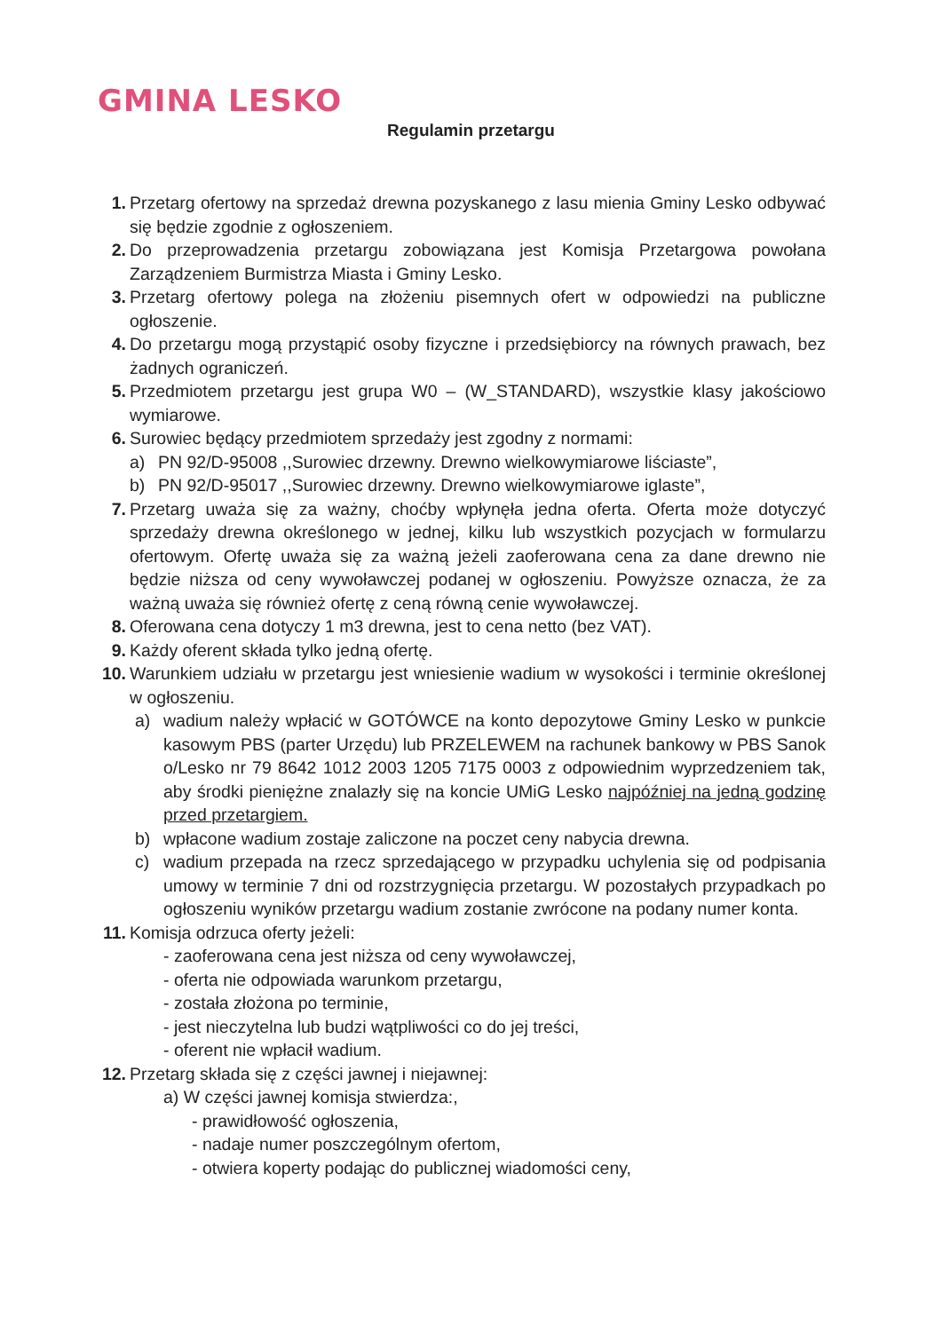GMINA LESKO
Regulamin przetargu
1. Przetarg ofertowy na sprzedaż drewna pozyskanego z lasu mienia Gminy Lesko odbywać się będzie zgodnie z ogłoszeniem.
2. Do przeprowadzenia przetargu zobowiązana jest Komisja Przetargowa powołana Zarządzeniem Burmistrza Miasta i Gminy Lesko.
3. Przetarg ofertowy polega na złożeniu pisemnych ofert w odpowiedzi na publiczne ogłoszenie.
4. Do przetargu mogą przystąpić osoby fizyczne i przedsiębiorcy na równych prawach, bez żadnych ograniczeń.
5. Przedmiotem przetargu jest grupa W0 – (W_STANDARD), wszystkie klasy jakościowo wymiarowe.
6. Surowiec będący przedmiotem sprzedaży jest zgodny z normami:
a) PN 92/D-95008 ,,Surowiec drzewny. Drewno wielkowymiarowe liściaste”,
b) PN 92/D-95017 ,,Surowiec drzewny. Drewno wielkowymiarowe iglaste”,
7. Przetarg uważa się za ważny, choćby wpłynęła jedna oferta. Oferta może dotyczyć sprzedaży drewna określonego w jednej, kilku lub wszystkich pozycjach w formularzu ofertowym. Ofertę uważa się za ważną jeżeli zaoferowana cena za dane drewno nie będzie niższa od ceny wywoławczej podanej w ogłoszeniu. Powyższe oznacza, że za ważną uważa się również ofertę z ceną równą cenie wywoławczej.
8. Oferowana cena dotyczy 1 m3 drewna, jest to cena netto (bez VAT).
9. Każdy oferent składa tylko jedną ofertę.
10. Warunkiem udziału w przetargu jest wniesienie wadium w wysokości i terminie określonej w ogłoszeniu.
a) wadium należy wpłacić w GOTÓWCE na konto depozytowe Gminy Lesko w punkcie kasowym PBS (parter Urzędu) lub PRZELEWEM na rachunek bankowy w PBS Sanok o/Lesko nr 79 8642 1012 2003 1205 7175 0003 z odpowiednim wyprzedzeniem tak, aby środki pieniężne znalazły się na koncie UMiG Lesko najpóźniej na jedną godzinę przed przetargiem.
b) wpłacone wadium zostaje zaliczone na poczet ceny nabycia drewna.
c) wadium przepada na rzecz sprzedającego w przypadku uchylenia się od podpisania umowy w terminie 7 dni od rozstrzygnięcia przetargu. W pozostałych przypadkach po ogłoszeniu wyników przetargu wadium zostanie zwrócone na podany numer konta.
11. Komisja odrzuca oferty jeżeli:
- zaoferowana cena jest niższa od ceny wywoławczej,
- oferta nie odpowiada warunkom przetargu,
- została złożona po terminie,
- jest nieczytelna lub budzi wątpliwości co do jej treści,
- oferent nie wpłacił wadium.
12. Przetarg składa się z części jawnej i niejawnej:
a) W części jawnej komisja stwierdza:,
- prawidłowość ogłoszenia,
- nadaje numer poszczególnym ofertom,
- otwiera koperty podając do publicznej wiadomości ceny,